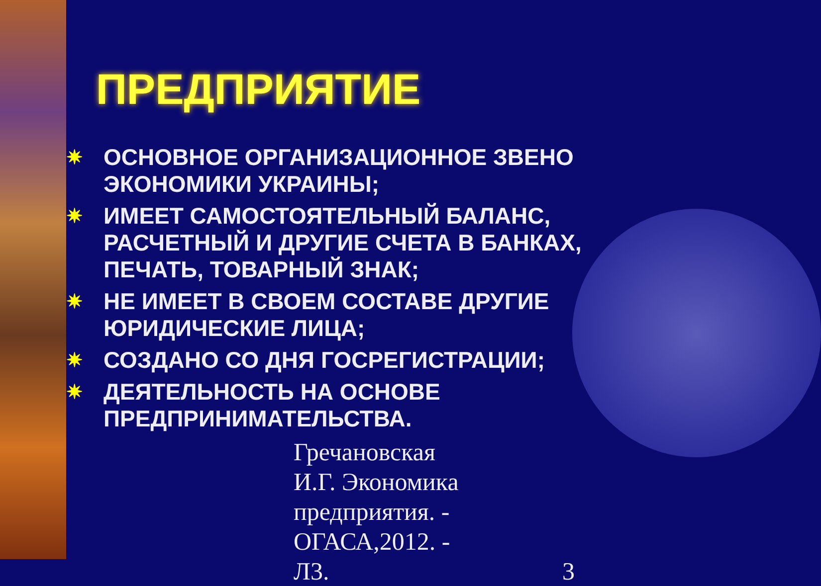ПРЕДПРИЯТИЕ
✷ ОСНОВНОЕ ОРГАНИЗАЦИОННОЕ ЗВЕНО ЭКОНОМИКИ УКРАИНЫ;
✷ ИМЕЕТ САМОСТОЯТЕЛЬНЫЙ БАЛАНС, РАСЧЕТНЫЙ И ДРУГИЕ СЧЕТА В БАНКАХ, ПЕЧАТЬ, ТОВАРНЫЙ ЗНАК;
✷ НЕ ИМЕЕТ В СВОЕМ СОСТАВЕ ДРУГИЕ ЮРИДИЧЕСКИЕ ЛИЦА;
✷ СОЗДАНО СО ДНЯ ГОСРЕГИСТРАЦИИ;
✷ ДЕЯТЕЛЬНОСТЬ НА ОСНОВЕ ПРЕДПРИНИМАТЕЛЬСТВА.
Гречановская И.Г. Экономика предприятия. - ОГАСА,2012. - Л3. 3